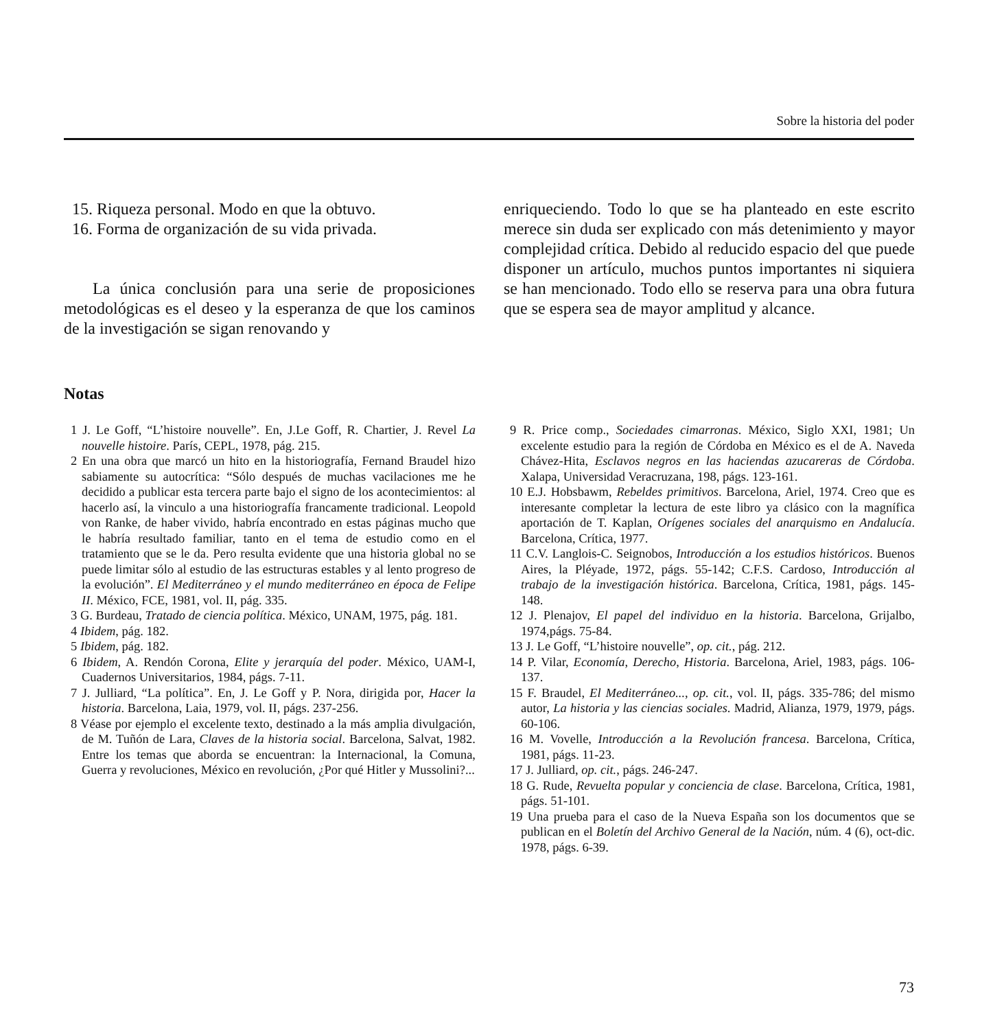Sobre la historia del poder
15. Riqueza personal. Modo en que la obtuvo.
16. Forma de organización de su vida privada.
La única conclusión para una serie de proposiciones metodológicas es el deseo y la esperanza de que los caminos de la investigación se sigan renovando y
enriqueciendo. Todo lo que se ha planteado en este escrito merece sin duda ser explicado con más detenimiento y mayor complejidad crítica. Debido al reducido espacio del que puede disponer un artículo, muchos puntos importantes ni siquiera se han mencionado. Todo ello se reserva para una obra futura que se espera sea de mayor amplitud y alcance.
Notas
1 J. Le Goff, “L’histoire nouvelle”. En, J.Le Goff, R. Chartier, J. Revel La nouvelle histoire. París, CEPL, 1978, pág. 215.
2 En una obra que marcó un hito en la historiografía, Fernand Braudel hizo sabiamente su autocrítica: “Sólo después de muchas vacilaciones me he decidido a publicar esta tercera parte bajo el signo de los acontecimientos: al hacerlo así, la vinculo a una historiografía francamente tradicional. Leopold von Ranke, de haber vivido, habría encontrado en estas páginas mucho que le habría resultado familiar, tanto en el tema de estudio como en el tratamiento que se le da. Pero resulta evidente que una historia global no se puede limitar sólo al estudio de las estructuras estables y al lento progreso de la evolución”. El Mediterráneo y el mundo mediterráneo en época de Felipe II. México, FCE, 1981, vol. II, pág. 335.
3 G. Burdeau, Tratado de ciencia política. México, UNAM, 1975, pág. 181.
4 Ibidem, pág. 182.
5 Ibidem, pág. 182.
6 Ibidem, A. Rendón Corona, Elite y jerarquía del poder. México, UAM-I, Cuadernos Universitarios, 1984, págs. 7-11.
7 J. Julliard, “La política”. En, J. Le Goff y P. Nora, dirigida por, Hacer la historia. Barcelona, Laia, 1979, vol. II, págs. 237-256.
8 Véase por ejemplo el excelente texto, destinado a la más amplia divulgación, de M. Tuñón de Lara, Claves de la historia social. Barcelona, Salvat, 1982. Entre los temas que aborda se encuentran: la Internacional, la Comuna, Guerra y revoluciones, México en revolución, ¿Por qué Hitler y Mussolini?...
9 R. Price comp., Sociedades cimarronas. México, Siglo XXI, 1981; Un excelente estudio para la región de Córdoba en México es el de A. Naveda Chávez-Hita, Esclavos negros en las haciendas azucareras de Córdoba. Xalapa, Universidad Veracruzana, 198, págs. 123-161.
10 E.J. Hobsbawm, Rebeldes primitivos. Barcelona, Ariel, 1974. Creo que es interesante completar la lectura de este libro ya clásico con la magnífica aportación de T. Kaplan, Orígenes sociales del anarquismo en Andalucía. Barcelona, Crítica, 1977.
11 C.V. Langlois-C. Seignobos, Introducción a los estudios históricos. Buenos Aires, la Pléyade, 1972, págs. 55-142; C.F.S. Cardoso, Introducción al trabajo de la investigación histórica. Barcelona, Crítica, 1981, págs. 145-148.
12 J. Plenajov, El papel del individuo en la historia. Barcelona, Grijalbo, 1974,págs. 75-84.
13 J. Le Goff, “L’histoire nouvelle”, op. cit., pág. 212.
14 P. Vilar, Economía, Derecho, Historia. Barcelona, Ariel, 1983, págs. 106-137.
15 F. Braudel, El Mediterráneo..., op. cit., vol. II, págs. 335-786; del mismo autor, La historia y las ciencias sociales. Madrid, Alianza, 1979, 1979, págs. 60-106.
16 M. Vovelle, Introducción a la Revolución francesa. Barcelona, Crítica, 1981, págs. 11-23.
17 J. Julliard, op. cit., págs. 246-247.
18 G. Rude, Revuelta popular y conciencia de clase. Barcelona, Crítica, 1981, págs. 51-101.
19 Una prueba para el caso de la Nueva España son los documentos que se publican en el Boletín del Archivo General de la Nación, núm. 4 (6), oct-dic. 1978, págs. 6-39.
73